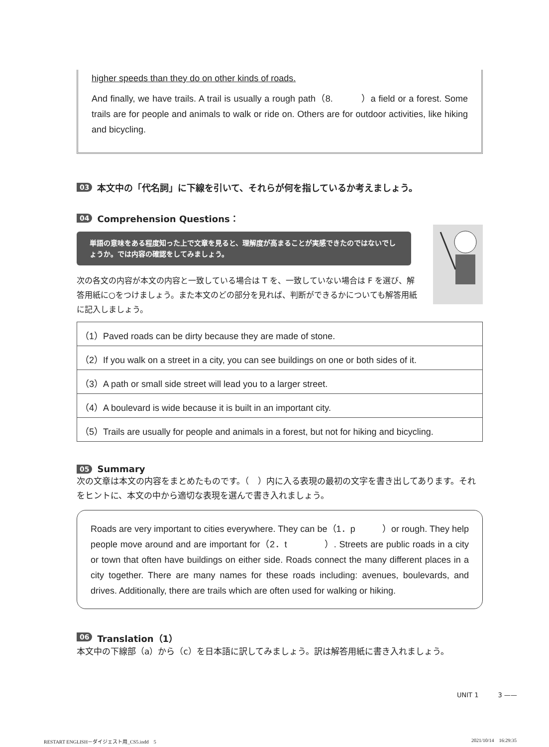higher speeds than they do on other kinds of roads.
And finally, we have trails. A trail is usually a rough path（8.　　　）a field or a forest. Some trails are for people and animals to walk or ride on. Others are for outdoor activities, like hiking and bicycling.
03 本文中の「代名詞」に下線を引いて、それらが何を指しているか考えましょう。
04 Comprehension Questions：
単語の意味をある程度知った上で文章を見ると、理解度が高まることが実感できたのではないでしょうか。では内容の確認をしてみましょう。
次の各文の内容が本文の内容と一致している場合は T を、一致していない場合は F を選び、解答用紙に○をつけましょう。また本文のどの部分を見れば、判断ができるかについても解答用紙に記入しましょう。
| （1）Paved roads can be dirty because they are made of stone. |
| （2）If you walk on a street in a city, you can see buildings on one or both sides of it. |
| （3）A path or small side street will lead you to a larger street. |
| （4）A boulevard is wide because it is built in an important city. |
| （5）Trails are usually for people and animals in a forest, but not for hiking and bicycling. |
05 Summary
次の文章は本文の内容をまとめたものです。（　）内に入る表現の最初の文字を書き出してあります。それをヒントに、本文の中から適切な表現を選んで書き入れましょう。
Roads are very important to cities everywhere. They can be（1．p　　　）or rough. They help people move around and are important for（2．t　　　　）. Streets are public roads in a city or town that often have buildings on either side. Roads connect the many different places in a city together. There are many names for these roads including: avenues, boulevards, and drives. Additionally, there are trails which are often used for walking or hiking.
06 Translation（1）
本文中の下線部（a）から（c）を日本語に訳してみましょう。訳は解答用紙に書き入れましょう。
UNIT 1　　　3 ——
RESTART ENGLISH－ダイジェスト用_CS5.indd　5 2021/10/14　16:29:35